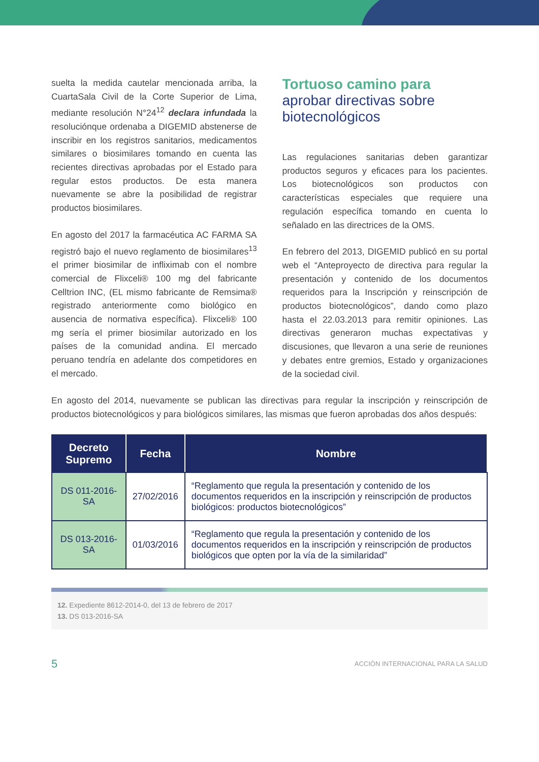suelta la medida cautelar mencionada arriba, la CuartaSala Civil de la Corte Superior de Lima, mediante resolución N°24<sup>12</sup> declara infundada la resoluciónque ordenaba a DIGEMID abstenerse de inscribir en los registros sanitarios, medicamentos similares o biosimilares tomando en cuenta las recientes directivas aprobadas por el Estado para regular estos productos. De esta manera nuevamente se abre la posibilidad de registrar productos biosimilares.
En agosto del 2017 la farmacéutica AC FARMA SA registró bajo el nuevo reglamento de biosimilares<sup>13</sup> el primer biosimilar de infliximab con el nombre comercial de Flixceli® 100 mg del fabricante Celltrion INC, (EL mismo fabricante de Remsima® registrado anteriormente como biológico en ausencia de normativa específica). Flixceli® 100 mg sería el primer biosimilar autorizado en los países de la comunidad andina. El mercado peruano tendría en adelante dos competidores en el mercado.
Tortuoso camino para
aprobar directivas sobre biotecnológicos
Las regulaciones sanitarias deben garantizar productos seguros y eficaces para los pacientes. Los biotecnológicos son productos con características especiales que requiere una regulación específica tomando en cuenta lo señalado en las directrices de la OMS.
En febrero del 2013, DIGEMID publicó en su portal web el “Anteproyecto de directiva para regular la presentación y contenido de los documentos requeridos para la Inscripción y reinscripción de productos biotecnológicos”, dando como plazo hasta el 22.03.2013 para remitir opiniones. Las directivas generaron muchas expectativas y discusiones, que llevaron a una serie de reuniones y debates entre gremios, Estado y organizaciones de la sociedad civil.
En agosto del 2014, nuevamente se publican las directivas para regular la inscripción y reinscripción de productos biotecnológicos y para biológicos similares, las mismas que fueron aprobadas dos años después:
| Decreto Supremo | Fecha | Nombre |
| --- | --- | --- |
| DS 011-2016-SA | 27/02/2016 | “Reglamento que regula la presentación y contenido de los documentos requeridos en la inscripción y reinscripción de productos biológicos: productos biotecnológicos” |
| DS 013-2016-SA | 01/03/2016 | “Reglamento que regula la presentación y contenido de los documentos requeridos en la inscripción y reinscripción de productos biológicos que opten por la vía de la similaridad” |
12. Expediente 8612-2014-0, del 13 de febrero de 2017
13. DS 013-2016-SA
5 ACCIÓN INTERNACIONAL PARA LA SALUD